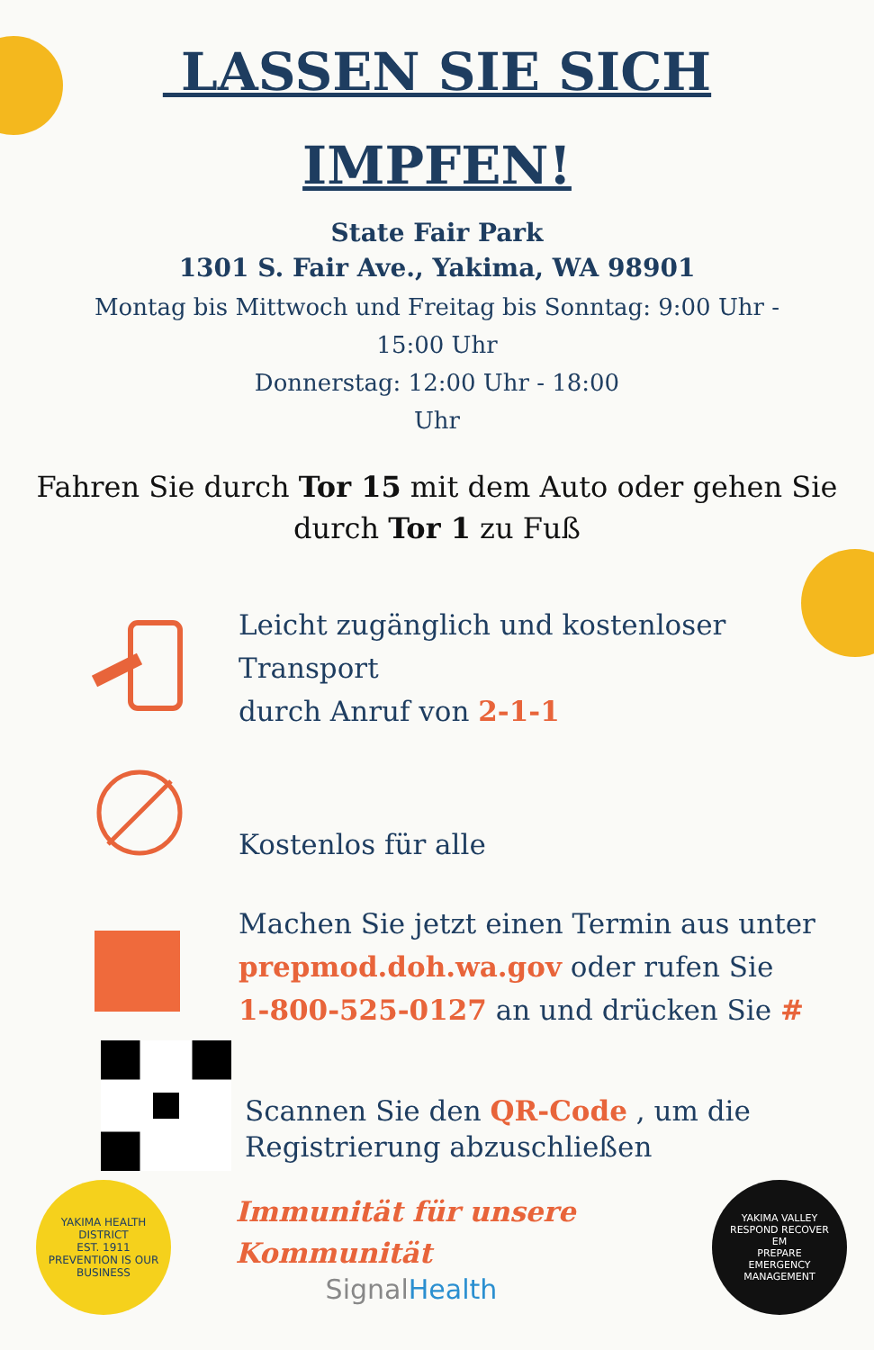LASSEN SIE SICH
IMPFEN!
State Fair Park
1301 S. Fair Ave., Yakima, WA 98901
Montag bis Mittwoch und Freitag bis Sonntag: 9:00 Uhr -
15:00 Uhr
Donnerstag: 12:00 Uhr - 18:00
Uhr
Fahren Sie durch Tor 15 mit dem Auto oder gehen Sie durch Tor 1 zu Fuß
Leicht zugänglich und kostenloser
Transport
durch Anruf von 2-1-1
Kostenlos für alle
Machen Sie jetzt einen Termin aus unter
prepmod.doh.wa.gov oder rufen Sie
1-800-525-0127 an und drücken Sie #
Scannen Sie den QR-Code , um die
Registrierung abzuschließen
YAKIMA HEALTH DISTRICT
EST. 1911
PREVENTION IS OUR BUSINESS
Immunität für unsere
Kommunität
SignalHealth
YAKIMA VALLEY
RESPOND RECOVER
EM
PREPARE
EMERGENCY MANAGEMENT